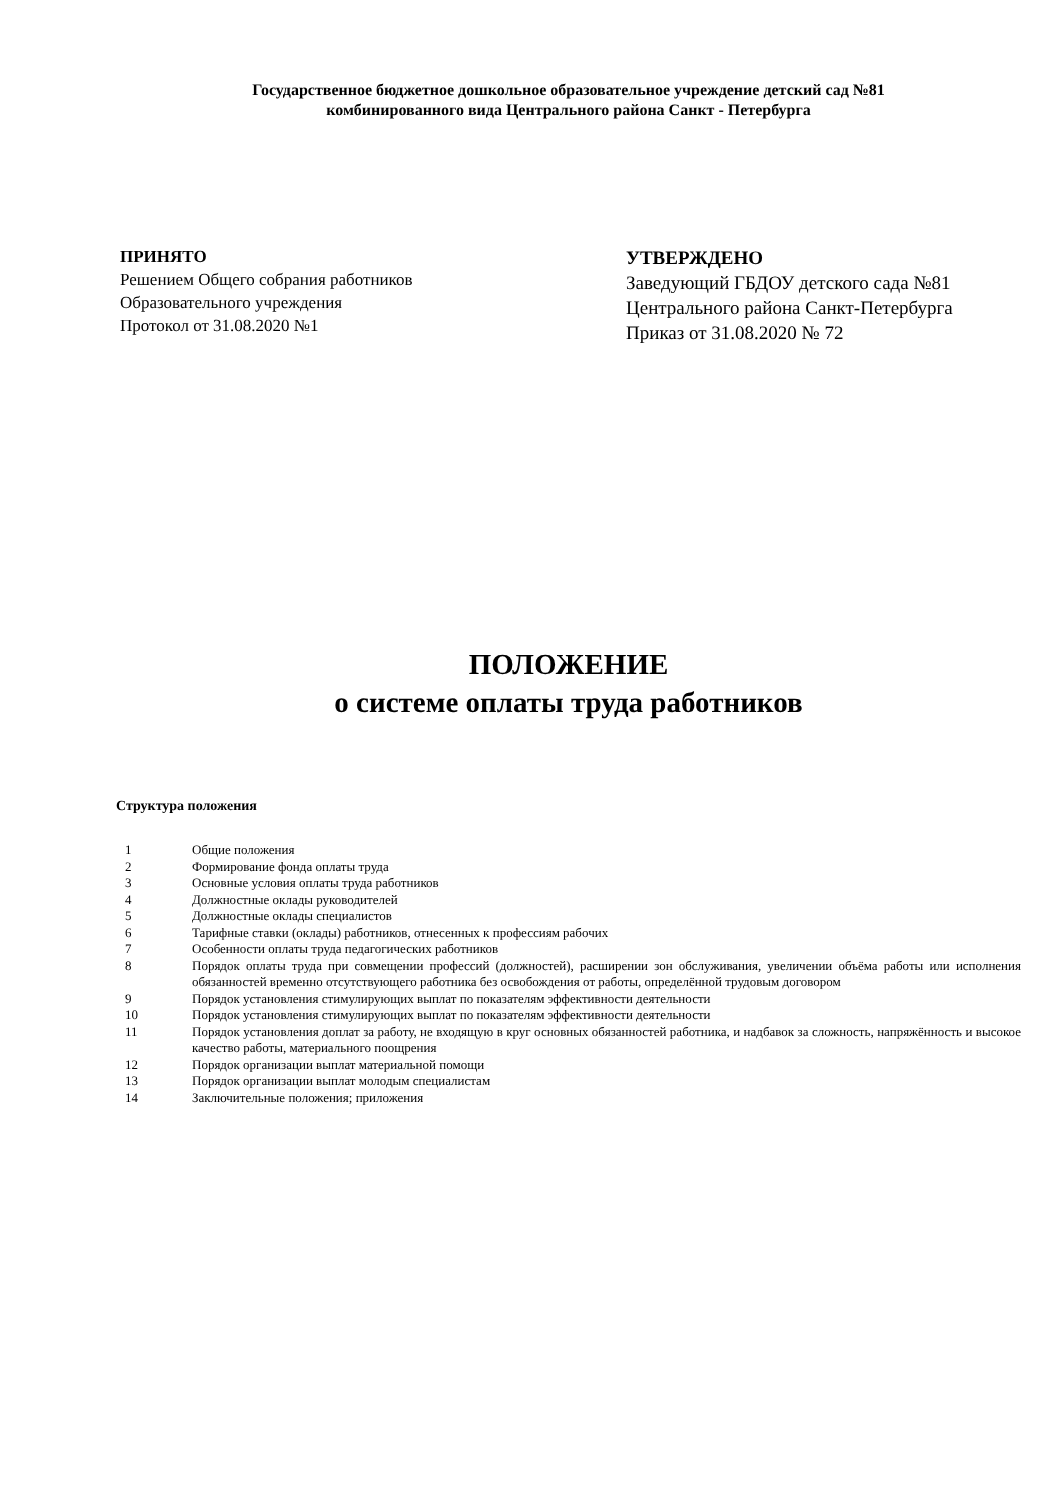Государственное бюджетное дошкольное образовательное учреждение детский сад №81
комбинированного вида Центрального района Санкт - Петербурга
ПРИНЯТО
Решением Общего собрания работников
Образовательного учреждения
Протокол от 31.08.2020 №1
УТВЕРЖДЕНО
Заведующий ГБДОУ детского сада №81
Центрального района Санкт-Петербурга
Приказ от 31.08.2020 № 72
ПОЛОЖЕНИЕ
о системе оплаты труда работников
Структура положения
1 Общие положения
2 Формирование фонда оплаты труда
3 Основные условия оплаты труда работников
4 Должностные оклады руководителей
5 Должностные оклады специалистов
6 Тарифные ставки (оклады) работников, отнесенных к профессиям рабочих
7 Особенности оплаты труда педагогических работников
8 Порядок оплаты труда при совмещении профессий (должностей), расширении зон обслуживания, увеличении объёма работы или исполнения обязанностей временно отсутствующего работника без освобождения от работы, определённой трудовым договором
9 Порядок установления стимулирующих выплат по показателям эффективности деятельности
10 Порядок установления стимулирующих выплат по показателям эффективности деятельности
11 Порядок установления доплат за работу, не входящую в круг основных обязанностей работника, и надбавок за сложность, напряжённость и высокое качество работы, материального поощрения
12 Порядок организации выплат материальной помощи
13 Порядок организации выплат молодым специалистам
14 Заключительные положения; приложения